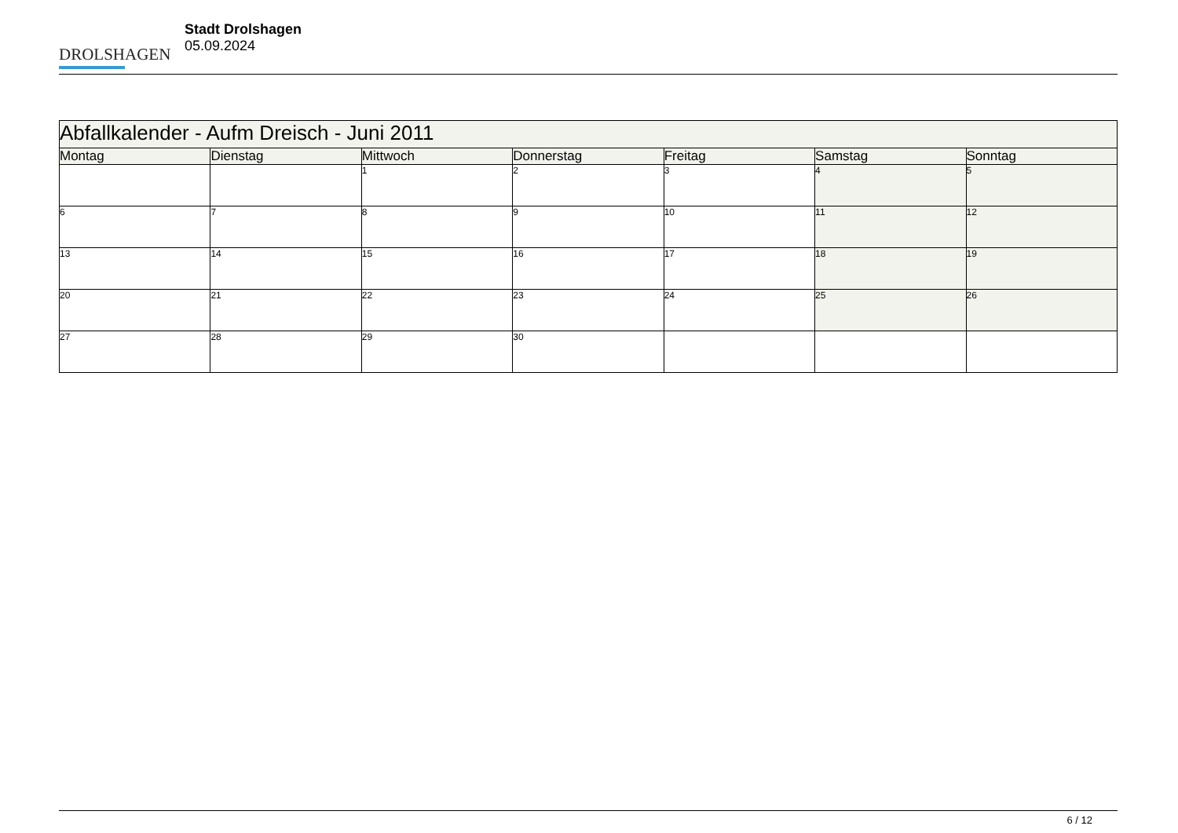DROLSHAGEN
Stadt Drolshagen
05.09.2024
| Abfallkalender - Aufm Dreisch - Juni 2011 | | | | | | |
| --- | --- | --- | --- | --- | --- | --- |
| Montag | Dienstag | Mittwoch | Donnerstag | Freitag | Samstag | Sonntag |
| | | 1 | 2 | 3 | 4 | 5 |
| 6 | 7 | 8 | 9 | 10 | 11 | 12 |
| 13 | 14 | 15 | 16 | 17 | 18 | 19 |
| 20 | 21 | 22 | 23 | 24 | 25 | 26 |
| 27 | 28 | 29 | 30 | | | |
6 / 12